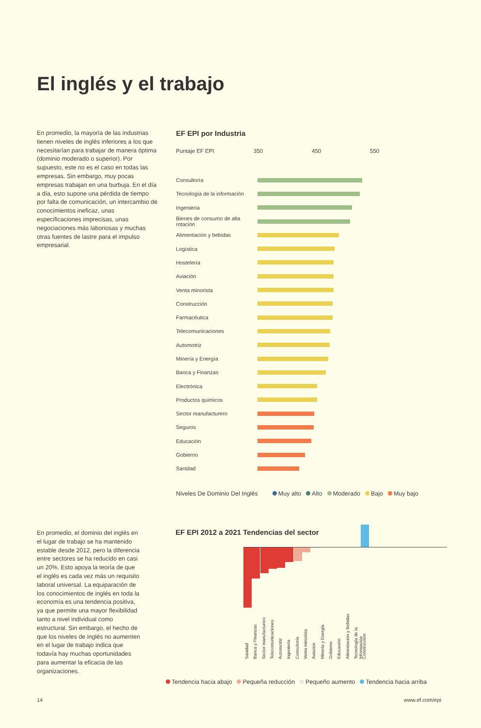El inglés y el trabajo
En promedio, la mayoría de las industrias tienen niveles de inglés inferiores a los que necesitarían para trabajar de manera óptima (dominio moderado o superior). Por supuesto, este no es el caso en todas las empresas. Sin embargo, muy pocas empresas trabajan en una burbuja. En el día a día, esto supone una pérdida de tiempo por falta de comunicación, un intercambio de conocimientos ineficaz, unas especificaciones imprecisas, unas negociaciones más laboriosas y muchas otras fuentes de lastre para el impulso empresarial.
EF EPI por Industria
Puntaje EF EPI 350 450 550
Consultoría
Tecnología de la información
Ingeniería
Bienes de consumo de alta rotación
Alimentación y bebidas
Logística
Hostelería
Aviación
Venta minorista
Construcción
Farmacéutica
Telecomunicaciones
Automotriz
Minería y Energía
Banca y Finanzas
Electrónica
Productos químicos
Sector manufacturero
Seguros
Educación
Gobierno
Sanidad
Niveles De Dominio Del Inglés Muy alto Alto Moderado Bajo Muy bajo
En promedio, el dominio del inglés en el lugar de trabajo se ha mantenido estable desde 2012, pero la diferencia entre sectores se ha reducido en casi un 20%. Esto apoya la teoría de que el inglés es cada vez más un requisito laboral universal. La equiparación de los conocimientos de inglés en toda la economía es una tendencia positiva, ya que permite una mayor flexibilidad tanto a nivel individual como estructural. Sin embargo, el hecho de que los niveles de inglés no aumenten en el lugar de trabajo indica que todavía hay muchas oportunidades para aumentar la eficacia de las organizaciones.
EF EPI 2012 a 2021 Tendencias del sector
Sanidad
Banca y Finanzas
Sector manufacturero
Telecomunicaciones
Automotriz
Ingeniería
Consultoría
Venta minorista
Aviación
Minería y Energía
Gobierno
Educación
Alimentación y Bebidas
Tecnología de la Información
Construcción
Tendencia hacia abajo Pequeña reducción Pequeño aumento Tendencia hacia arriba
14 www.ef.com/epi